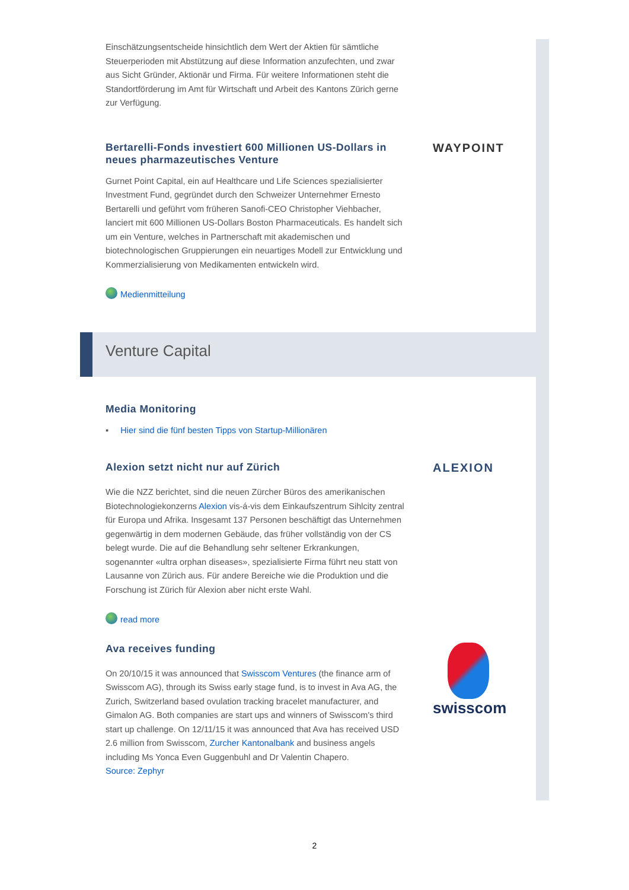Einschätzungsentscheide hinsichtlich dem Wert der Aktien für sämtliche Steuerperioden mit Abstützung auf diese Information anzufechten, und zwar aus Sicht Gründer, Aktionär und Firma. Für weitere Informationen steht die Standortförderung im Amt für Wirtschaft und Arbeit des Kantons Zürich gerne zur Verfügung.
Bertarelli-Fonds investiert 600 Millionen US-Dollars in neues pharmazeutisches Venture
Gurnet Point Capital, ein auf Healthcare und Life Sciences spezialisierter Investment Fund, gegründet durch den Schweizer Unternehmer Ernesto Bertarelli und geführt vom früheren Sanofi-CEO Christopher Viehbacher, lanciert mit 600 Millionen US-Dollars Boston Pharmaceuticals. Es handelt sich um ein Venture, welches in Partnerschaft mit akademischen und biotechnologischen Gruppierungen ein neuartiges Modell zur Entwicklung und Kommerzialisierung von Medikamenten entwickeln wird.
Medienmitteilung
WAYPOINT
Media Monitoring
▪ Hier sind die fünf besten Tipps von Startup-Millionären
Alexion setzt nicht nur auf Zürich
Wie die NZZ berichtet, sind die neuen Zürcher Büros des amerikanischen Biotechnologiekonzerns Alexion vis-á-vis dem Einkaufszentrum Sihlcity zentral für Europa und Afrika. Insgesamt 137 Personen beschäftigt das Unternehmen gegenwärtig in dem modernen Gebäude, das früher vollständig von der CS belegt wurde. Die auf die Behandlung sehr seltener Erkrankungen, sogenannter «ultra orphan diseases», spezialisierte Firma führt neu statt von Lausanne von Zürich aus. Für andere Bereiche wie die Produktion und die Forschung ist Zürich für Alexion aber nicht erste Wahl.
read more
ALEXION
Ava receives funding
On 20/10/15 it was announced that Swisscom Ventures (the finance arm of Swisscom AG), through its Swiss early stage fund, is to invest in Ava AG, the Zurich, Switzerland based ovulation tracking bracelet manufacturer, and Gimalon AG. Both companies are start ups and winners of Swisscom's third start up challenge. On 12/11/15 it was announced that Ava has received USD 2.6 million from Swisscom, Zurcher Kantonalbank and business angels including Ms Yonca Even Guggenbuhl and Dr Valentin Chapero.
Source: Zephyr
swisscom
Venture Capital
2